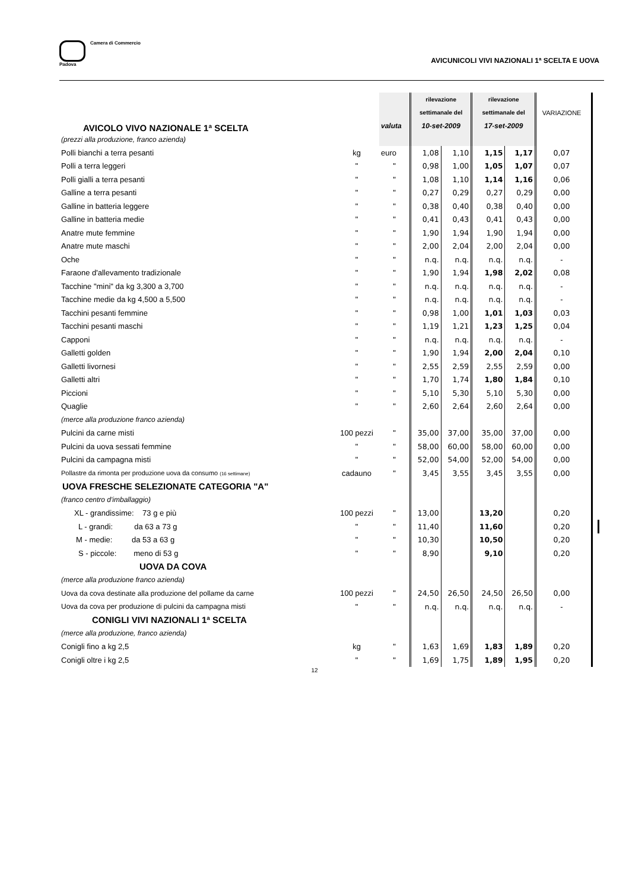Camera di Commercio
Padova
AVICUNICOLI VIVI NAZIONALI 1ª SCELTA E UOVA
| AVICOLO VIVO NAZIONALE 1ª SCELTA | | | rilevazione | | rilevazione | | VARIAZIONE | | |
| | | | settimanale del | | settimanale del | | | | |
| | | valuta | 10-set-2009 | | 17-set-2009 | | | | |
| (prezzi alla produzione, franco azienda) | | | | | | | | | |
| Polli bianchi a terra pesanti | kg | euro | 1,08 | 1,10 | 1,15 | 1,17 | 0,07 | | |
| Polli a terra leggeri | " | " | 0,98 | 1,00 | 1,05 | 1,07 | 0,07 | | |
| Polli gialli a terra pesanti | " | " | 1,08 | 1,10 | 1,14 | 1,16 | 0,06 | | |
| Galline a terra pesanti | " | " | 0,27 | 0,29 | 0,27 | 0,29 | 0,00 | | |
| Galline in batteria leggere | " | " | 0,38 | 0,40 | 0,38 | 0,40 | 0,00 | | |
| Galline in batteria medie | " | " | 0,41 | 0,43 | 0,41 | 0,43 | 0,00 | | |
| Anatre mute femmine | " | " | 1,90 | 1,94 | 1,90 | 1,94 | 0,00 | | |
| Anatre mute maschi | " | " | 2,00 | 2,04 | 2,00 | 2,04 | 0,00 | | |
| Oche | " | " | n.q. | n.q. | n.q. | n.q. | - | | |
| Faraone d'allevamento tradizionale | " | " | 1,90 | 1,94 | 1,98 | 2,02 | 0,08 | | |
| Tacchine "mini" da kg 3,300 a 3,700 | " | " | n.q. | n.q. | n.q. | n.q. | - | | |
| Tacchine medie da kg 4,500 a 5,500 | " | " | n.q. | n.q. | n.q. | n.q. | - | | |
| Tacchini pesanti femmine | " | " | 0,98 | 1,00 | 1,01 | 1,03 | 0,03 | | |
| Tacchini pesanti maschi | " | " | 1,19 | 1,21 | 1,23 | 1,25 | 0,04 | | |
| Capponi | " | " | n.q. | n.q. | n.q. | n.q. | - | | |
| Galletti golden | " | " | 1,90 | 1,94 | 2,00 | 2,04 | 0,10 | | |
| Galletti livornesi | " | " | 2,55 | 2,59 | 2,55 | 2,59 | 0,00 | | |
| Galletti altri | " | " | 1,70 | 1,74 | 1,80 | 1,84 | 0,10 | | |
| Piccioni | " | " | 5,10 | 5,30 | 5,10 | 5,30 | 0,00 | | |
| Quaglie | " | " | 2,60 | 2,64 | 2,60 | 2,64 | 0,00 | | |
| (merce alla produzione franco azienda) | | | | | | | | | |
| Pulcini da carne misti | 100 pezzi | " | 35,00 | 37,00 | 35,00 | 37,00 | 0,00 | | |
| Pulcini da uova sessati femmine | " | " | 58,00 | 60,00 | 58,00 | 60,00 | 0,00 | | |
| Pulcini da campagna misti | " | " | 52,00 | 54,00 | 52,00 | 54,00 | 0,00 | | |
| Pollastre da rimonta per produzione uova da consumo (16 settimane) | cadauno | " | 3,45 | 3,55 | 3,45 | 3,55 | 0,00 | | |
| UOVA FRESCHE SELEZIONATE CATEGORIA "A" | | | | | | | | | |
| (franco centro d'imballaggio) | | | | | | | | | |
| XL - grandissime: 73 g e più | 100 pezzi | " | 13,00 | | 13,20 | | 0,20 | | |
| L - grandi: da 63 a 73 g | " | " | 11,40 | | 11,60 | | 0,20 | | |
| M - medie: da 53 a 63 g | " | " | 10,30 | | 10,50 | | 0,20 | | |
| S - piccole: meno di 53 g | " | " | 8,90 | | 9,10 | | 0,20 | | |
| UOVA DA COVA | | | | | | | | | |
| (merce alla produzione franco azienda) | | | | | | | | | |
| Uova da cova destinate alla produzione del pollame da carne | 100 pezzi | " | 24,50 | 26,50 | 24,50 | 26,50 | 0,00 | | |
| Uova da cova per produzione di pulcini da campagna misti | " | " | n.q. | n.q. | n.q. | n.q. | - | | |
| CONIGLI VIVI NAZIONALI 1ª SCELTA | | | | | | | | | |
| (merce alla produzione, franco azienda) | | | | | | | | | |
| Conigli fino a kg 2,5 | kg | " | 1,63 | 1,69 | 1,83 | 1,89 | 0,20 | | |
| Conigli oltre i kg 2,5 | " | " | 1,69 | 1,75 | 1,89 | 1,95 | 0,20 | | |
12